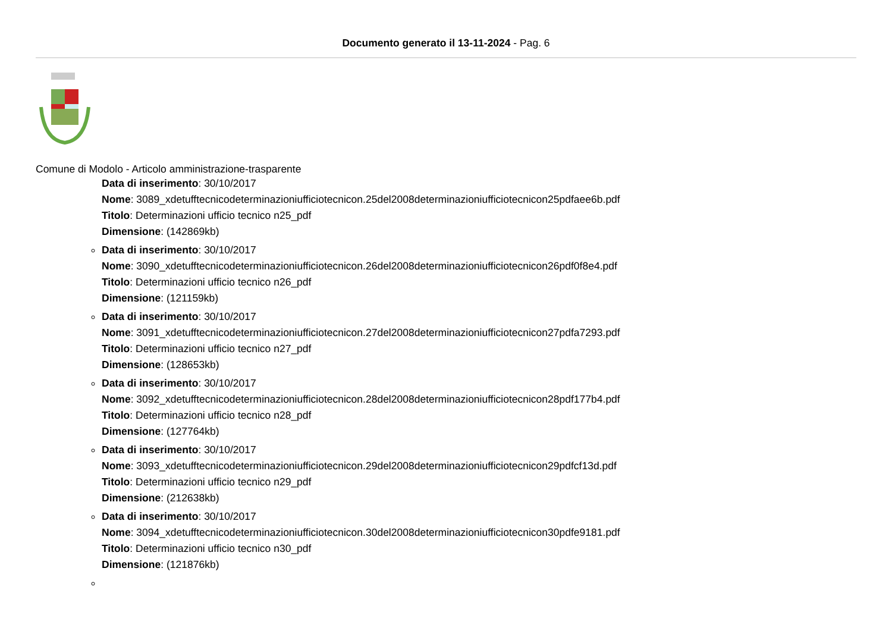Documento generato il 13-11-2024 - Pag. 6
Comune di Modolo - Articolo amministrazione-trasparente
Data di inserimento: 30/10/2017
Nome: 3089_xdetufftecnicodeterminazioniufficiotecnicon.25del2008determinazioniufficiotecnicon25pdfaee6b.pdf
Titolo: Determinazioni ufficio tecnico n25_pdf
Dimensione: (142869kb)
Data di inserimento: 30/10/2017
Nome: 3090_xdetufftecnicodeterminazioniufficiotecnicon.26del2008determinazioniufficiotecnicon26pdf0f8e4.pdf
Titolo: Determinazioni ufficio tecnico n26_pdf
Dimensione: (121159kb)
Data di inserimento: 30/10/2017
Nome: 3091_xdetufftecnicodeterminazioniufficiotecnicon.27del2008determinazioniufficiotecnicon27pdfa7293.pdf
Titolo: Determinazioni ufficio tecnico n27_pdf
Dimensione: (128653kb)
Data di inserimento: 30/10/2017
Nome: 3092_xdetufftecnicodeterminazioniufficiotecnicon.28del2008determinazioniufficiotecnicon28pdf177b4.pdf
Titolo: Determinazioni ufficio tecnico n28_pdf
Dimensione: (127764kb)
Data di inserimento: 30/10/2017
Nome: 3093_xdetufftecnicodeterminazioniufficiotecnicon.29del2008determinazioniufficiotecnicon29pdfcf13d.pdf
Titolo: Determinazioni ufficio tecnico n29_pdf
Dimensione: (212638kb)
Data di inserimento: 30/10/2017
Nome: 3094_xdetufftecnicodeterminazioniufficiotecnicon.30del2008determinazioniufficiotecnicon30pdfe9181.pdf
Titolo: Determinazioni ufficio tecnico n30_pdf
Dimensione: (121876kb)